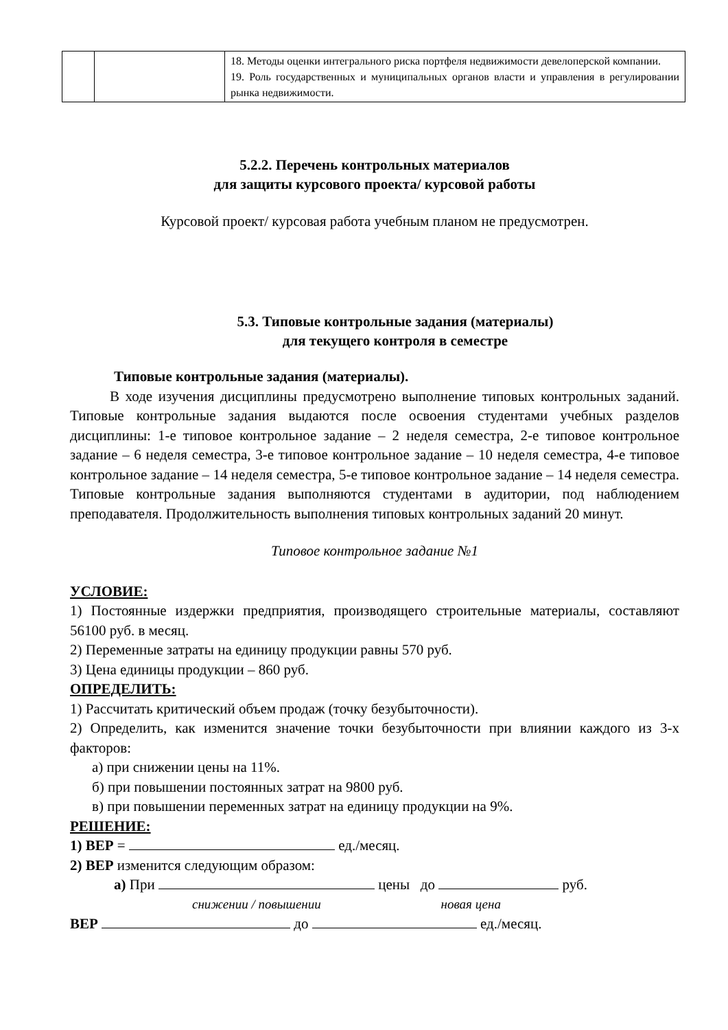| | | 18. Методы оценки интегрального риска портфеля недвижимости девелоперской компании. 19. Роль государственных и муниципальных органов власти и управления в регулировании рынка недвижимости. |
5.2.2. Перечень контрольных материалов
для защиты курсового проекта/ курсовой работы
Курсовой проект/ курсовая работа учебным планом не предусмотрен.
5.3. Типовые контрольные задания (материалы)
для текущего контроля в семестре
Типовые контрольные задания (материалы).
В ходе изучения дисциплины предусмотрено выполнение типовых контрольных заданий. Типовые контрольные задания выдаются после освоения студентами учебных разделов дисциплины: 1-е типовое контрольное задание – 2 неделя семестра, 2-е типовое контрольное задание – 6 неделя семестра, 3-е типовое контрольное задание – 10 неделя семестра, 4-е типовое контрольное задание – 14 неделя семестра, 5-е типовое контрольное задание – 14 неделя семестра. Типовые контрольные задания выполняются студентами в аудитории, под наблюдением преподавателя. Продолжительность выполнения типовых контрольных заданий 20 минут.
Типовое контрольное задание №1
УСЛОВИЕ:
1) Постоянные издержки предприятия, производящего строительные материалы, составляют 56100 руб. в месяц.
2) Переменные затраты на единицу продукции равны 570 руб.
3) Цена единицы продукции – 860 руб.
ОПРЕДЕЛИТЬ:
1) Рассчитать критический объем продаж (точку безубыточности).
2) Определить, как изменится значение точки безубыточности при влиянии каждого из 3-х факторов:
а) при снижении цены на 11%.
б) при повышении постоянных затрат на 9800 руб.
в) при повышении переменных затрат на единицу продукции на 9%.
РЕШЕНИЕ:
1) BEP = ед./месяц.
2) BEP изменится следующим образом:
а) При цены до руб.
снижении / повышении новая цена
BEP до ед./месяц.